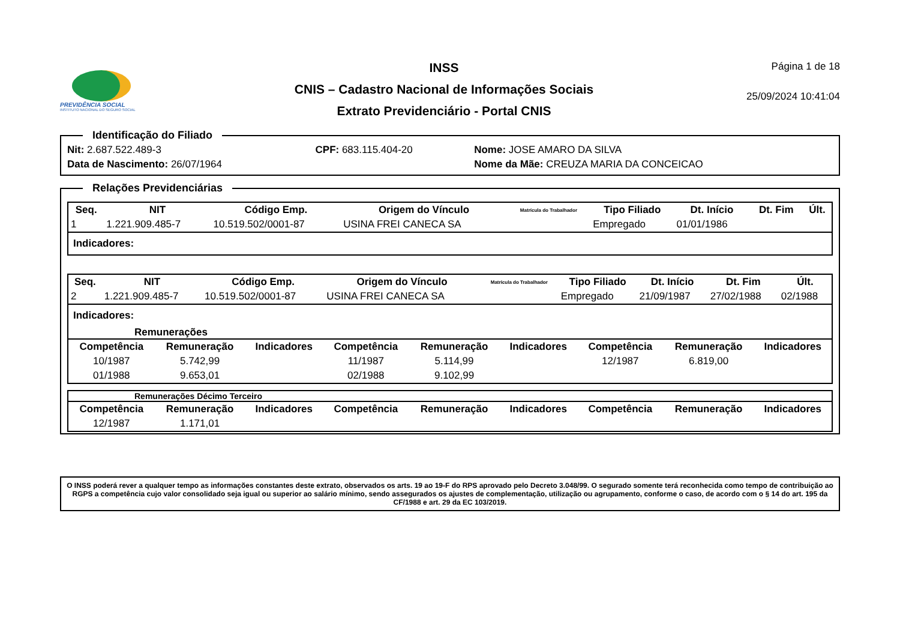PREVIDÊNCIA SOCIAL
INSTITUTO NACIONAL DO SEGURO SOCIAL
INSS
CNIS – Cadastro Nacional de Informações Sociais
Extrato Previdenciário - Portal CNIS
Página 1 de 18
25/09/2024 10:41:04
Identificação do Filiado
| Nit: 2.687.522.489-3 | CPF: 683.115.404-20 | Nome: JOSE AMARO DA SILVA |
| Data de Nascimento: 26/07/1964 | | Nome da Mãe: CREUZA MARIA DA CONCEICAO |
Relações Previdenciárias
| Seq. | NIT | Código Emp. | Origem do Vínculo | Matrícula do Trabalhador | Tipo Filiado | Dt. Início | Dt. Fim | Últ. |
| --- | --- | --- | --- | --- | --- | --- | --- | --- |
| 1 | 1.221.909.485-7 | 10.519.502/0001-87 | USINA FREI CANECA SA | | Empregado | 01/01/1986 | | |
Indicadores:
| Seq. | NIT | Código Emp. | Origem do Vínculo | Matrícula do Trabalhador | Tipo Filiado | Dt. Início | Dt. Fim | Últ. |
| --- | --- | --- | --- | --- | --- | --- | --- | --- |
| 2 | 1.221.909.485-7 | 10.519.502/0001-87 | USINA FREI CANECA SA | | Empregado | 21/09/1987 | 27/02/1988 | 02/1988 |
Indicadores:
Remunerações
| Competência | Remuneração | Indicadores | Competência | Remuneração | Indicadores | Competência | Remuneração | Indicadores |
| --- | --- | --- | --- | --- | --- | --- | --- | --- |
| 10/1987 | 5.742,99 | | 11/1987 | 5.114,99 | | 12/1987 | 6.819,00 | |
| 01/1988 | 9.653,01 | | 02/1988 | 9.102,99 | | | | |
Remunerações Décimo Terceiro
| Competência | Remuneração | Indicadores | Competência | Remuneração | Indicadores | Competência | Remuneração | Indicadores |
| --- | --- | --- | --- | --- | --- | --- | --- | --- |
| 12/1987 | 1.171,01 | | | | | | | |
O INSS poderá rever a qualquer tempo as informações constantes deste extrato, observados os arts. 19 ao 19-F do RPS aprovado pelo Decreto 3.048/99. O segurado somente terá reconhecida como tempo de contribuição ao RGPS a competência cujo valor consolidado seja igual ou superior ao salário mínimo, sendo assegurados os ajustes de complementação, utilização ou agrupamento, conforme o caso, de acordo com o § 14 do art. 195 da CF/1988 e art. 29 da EC 103/2019.